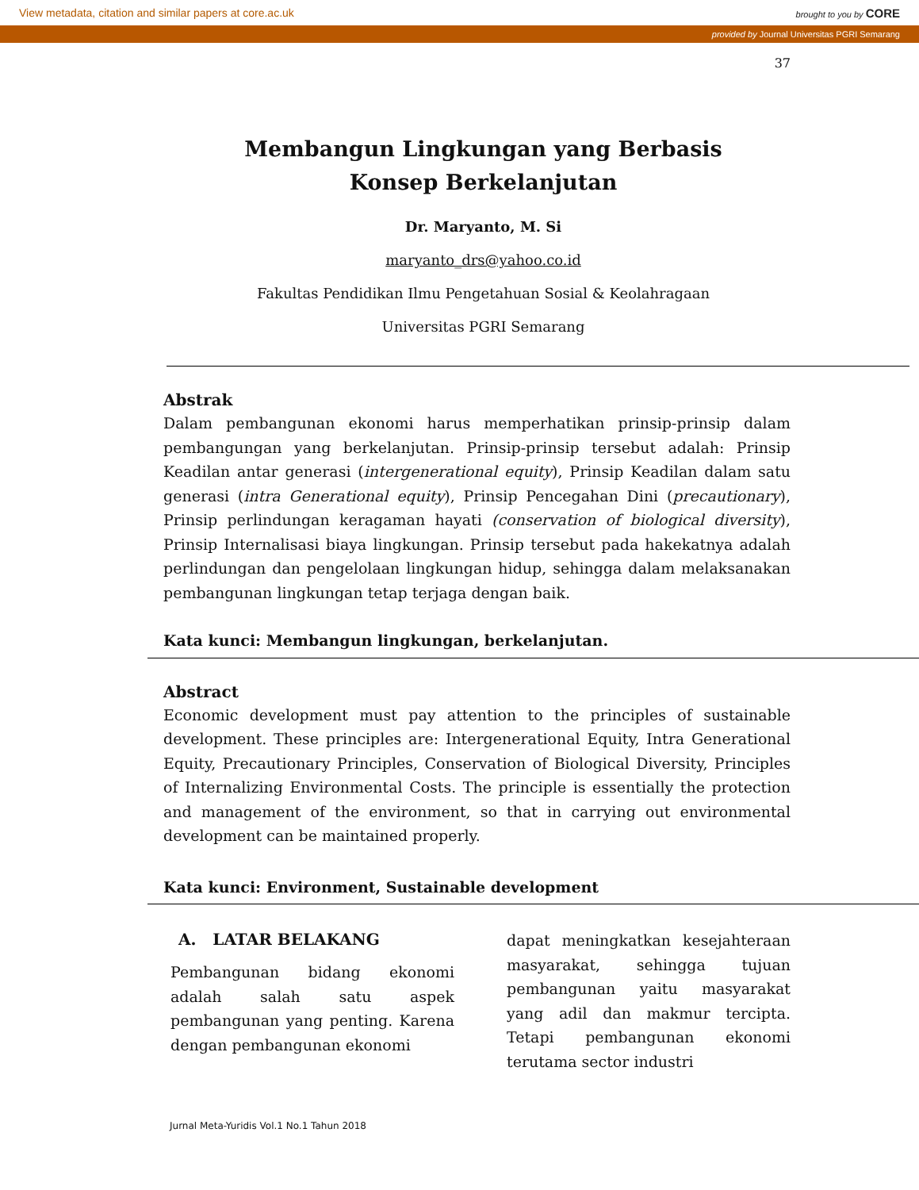View metadata, citation and similar papers at core.ac.uk brought to you by CORE
provided by Journal Universitas PGRI Semarang
37
Membangun Lingkungan yang Berbasis Konsep Berkelanjutan
Dr. Maryanto, M. Si
maryanto_drs@yahoo.co.id
Fakultas Pendidikan Ilmu Pengetahuan Sosial & Keolahragaan
Universitas PGRI Semarang
Abstrak
Dalam pembangunan ekonomi harus memperhatikan prinsip-prinsip dalam pembangungan yang berkelanjutan. Prinsip-prinsip tersebut adalah: Prinsip Keadilan antar generasi (intergenerational equity), Prinsip Keadilan dalam satu generasi (intra Generational equity), Prinsip Pencegahan Dini (precautionary), Prinsip perlindungan keragaman hayati (conservation of biological diversity), Prinsip Internalisasi biaya lingkungan. Prinsip tersebut pada hakekatnya adalah perlindungan dan pengelolaan lingkungan hidup, sehingga dalam melaksanakan pembangunan lingkungan tetap terjaga dengan baik.
Kata kunci: Membangun lingkungan, berkelanjutan.
Abstract
Economic development must pay attention to the principles of sustainable development. These principles are: Intergenerational Equity, Intra Generational Equity, Precautionary Principles, Conservation of Biological Diversity, Principles of Internalizing Environmental Costs. The principle is essentially the protection and management of the environment, so that in carrying out environmental development can be maintained properly.
Kata kunci: Environment, Sustainable development
A. LATAR BELAKANG
Pembangunan bidang ekonomi adalah salah satu aspek pembangunan yang penting. Karena dengan pembangunan ekonomi
dapat meningkatkan kesejahteraan masyarakat, sehingga tujuan pembangunan yaitu masyarakat yang adil dan makmur tercipta. Tetapi pembangunan ekonomi terutama sector industri
Jurnal Meta-Yuridis Vol.1 No.1 Tahun 2018